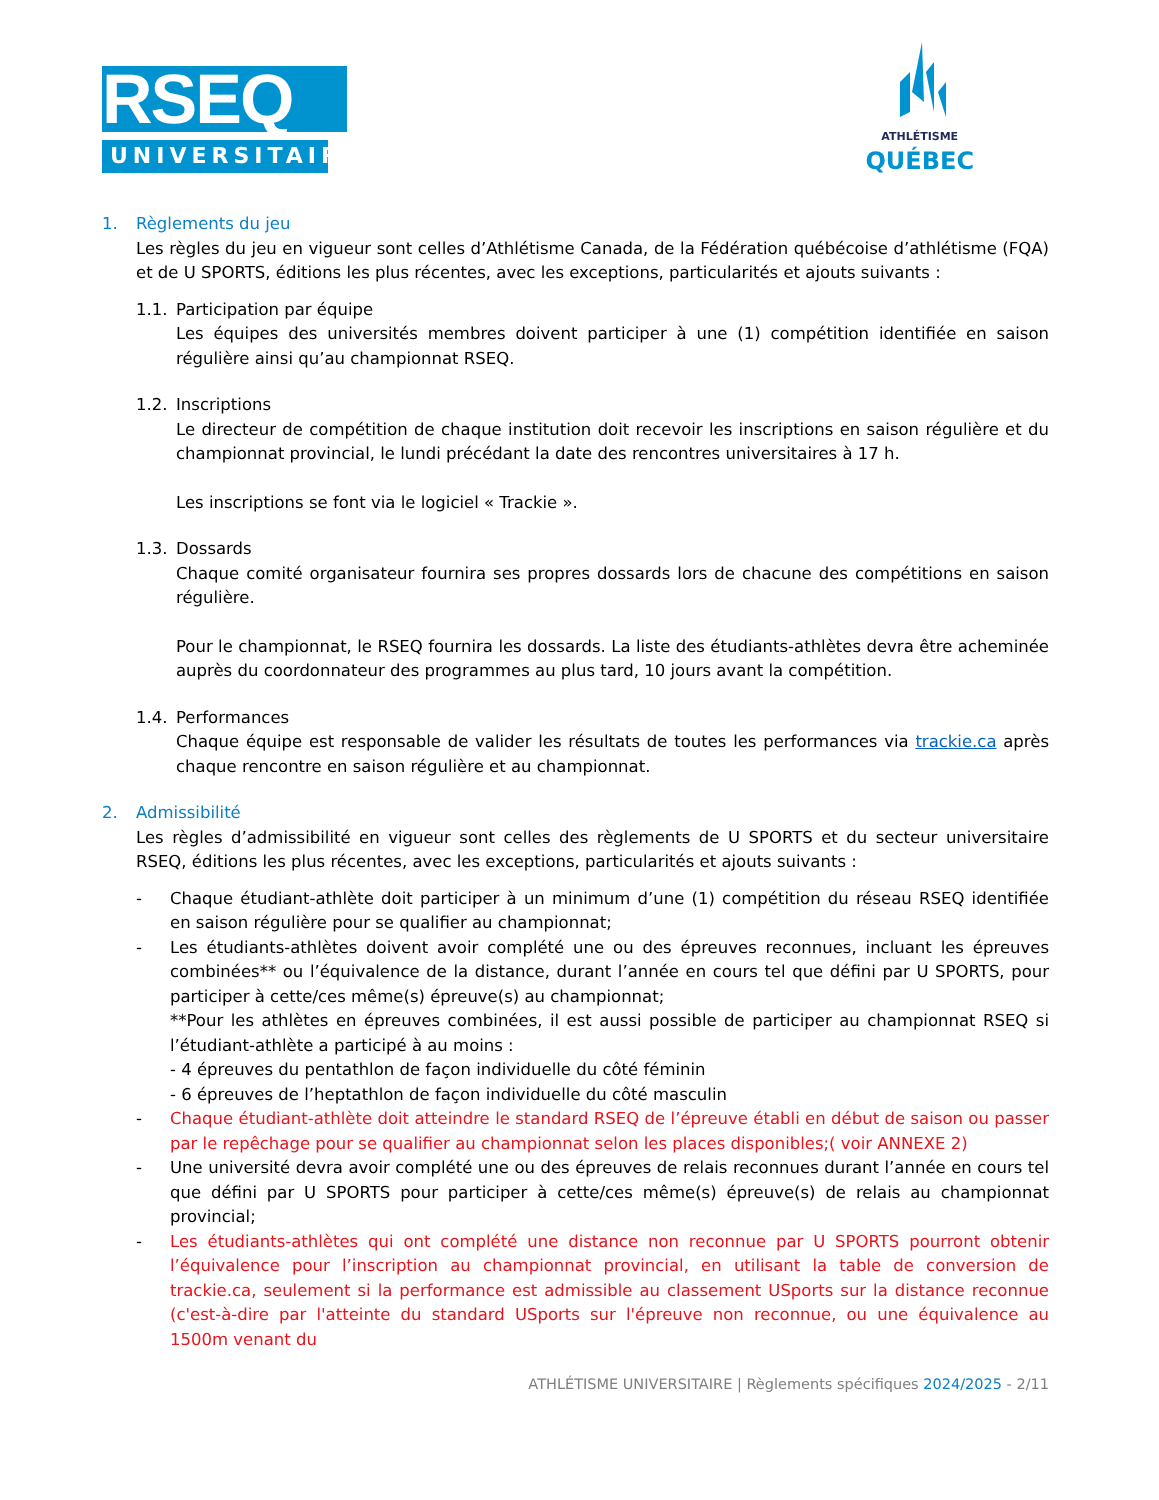RSEQ
UNIVERSITAIRE
ATHLÉTISME
QUÉBEC
1. Règlements du jeu
Les règles du jeu en vigueur sont celles d’Athlétisme Canada, de la Fédération québécoise d’athlétisme (FQA) et de U SPORTS, éditions les plus récentes, avec les exceptions, particularités et ajouts suivants :
1.1. Participation par équipe
Les équipes des universités membres doivent participer à une (1) compétition identifiée en saison régulière ainsi qu’au championnat RSEQ.
1.2. Inscriptions
Le directeur de compétition de chaque institution doit recevoir les inscriptions en saison régulière et du championnat provincial, le lundi précédant la date des rencontres universitaires à 17 h.
Les inscriptions se font via le logiciel « Trackie ».
1.3. Dossards
Chaque comité organisateur fournira ses propres dossards lors de chacune des compétitions en saison régulière.
Pour le championnat, le RSEQ fournira les dossards. La liste des étudiants-athlètes devra être acheminée auprès du coordonnateur des programmes au plus tard, 10 jours avant la compétition.
1.4. Performances
Chaque équipe est responsable de valider les résultats de toutes les performances via trackie.ca après chaque rencontre en saison régulière et au championnat.
2. Admissibilité
Les règles d’admissibilité en vigueur sont celles des règlements de U SPORTS et du secteur universitaire RSEQ, éditions les plus récentes, avec les exceptions, particularités et ajouts suivants :
- Chaque étudiant-athlète doit participer à un minimum d’une (1) compétition du réseau RSEQ identifiée en saison régulière pour se qualifier au championnat;
- Les étudiants-athlètes doivent avoir complété une ou des épreuves reconnues, incluant les épreuves combinées** ou l’équivalence de la distance, durant l’année en cours tel que défini par U SPORTS, pour participer à cette/ces même(s) épreuve(s) au championnat;
**Pour les athlètes en épreuves combinées, il est aussi possible de participer au championnat RSEQ si l’étudiant-athlète a participé à au moins :
- 4 épreuves du pentathlon de façon individuelle du côté féminin
- 6 épreuves de l’heptathlon de façon individuelle du côté masculin
- Chaque étudiant-athlète doit atteindre le standard RSEQ de l’épreuve établi en début de saison ou passer par le repêchage pour se qualifier au championnat selon les places disponibles;( voir ANNEXE 2)
- Une université devra avoir complété une ou des épreuves de relais reconnues durant l’année en cours tel que défini par U SPORTS pour participer à cette/ces même(s) épreuve(s) de relais au championnat provincial;
- Les étudiants-athlètes qui ont complété une distance non reconnue par U SPORTS pourront obtenir l’équivalence pour l’inscription au championnat provincial, en utilisant la table de conversion de trackie.ca, seulement si la performance est admissible au classement USports sur la distance reconnue (c'est-à-dire par l'atteinte du standard USports sur l'épreuve non reconnue, ou une équivalence au 1500m venant du
ATHLÉTISME UNIVERSITAIRE | Règlements spécifiques 2024/2025 - 2/11